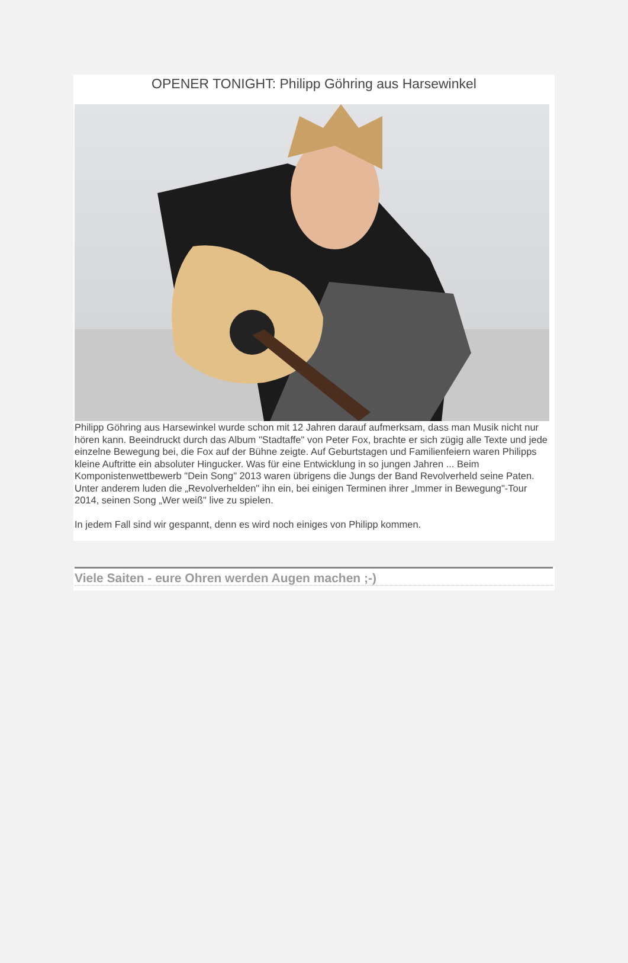OPENER TONIGHT: Philipp Göhring aus Harsewinkel
Philipp Göhring aus Harsewinkel wurde schon mit 12 Jahren darauf aufmerksam, dass man Musik nicht nur hören kann. Beeindruckt durch das Album "Stadtaffe" von Peter Fox, brachte er sich zügig alle Texte und jede einzelne Bewegung bei, die Fox auf der Bühne zeigte. Auf Geburtstagen und Familienfeiern waren Philipps kleine Auftritte ein absoluter Hingucker. Was für eine Entwicklung in so jungen Jahren ... Beim Komponistenwettbewerb "Dein Song" 2013 waren übrigens die Jungs der Band Revolverheld seine Paten. Unter anderem luden die „Revolverhelden" ihn ein, bei einigen Terminen ihrer „Immer in Bewegung"-Tour 2014, seinen Song „Wer weiß" live zu spielen.
In jedem Fall sind wir gespannt, denn es wird noch einiges von Philipp kommen.
Viele Saiten - eure Ohren werden Augen machen ;-)